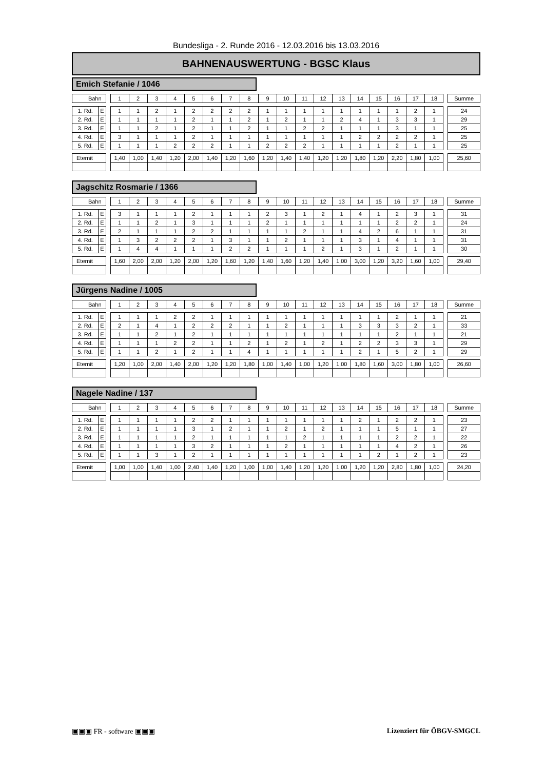Bundesliga - 2. Runde 2016 - 12.03.2016 bis 13.03.2016
BAHNENAUSWERTUNG - BGSC Klaus
Emich Stefanie / 1046
| Bahn | | | 1 | 2 | 3 | 4 | 5 | 6 | 7 | 8 | 9 | 10 | 11 | 12 | 13 | 14 | 15 | 16 | 17 | 18 | | Summe |
| 1. Rd. | E | | 1 | 1 | 2 | 1 | 2 | 2 | 2 | 2 | 1 | 1 | 1 | 1 | 1 | 1 | 1 | 1 | 2 | 1 | | 24 |
| 2. Rd. | E | | 1 | 1 | 1 | 1 | 2 | 1 | 1 | 2 | 1 | 2 | 1 | 1 | 2 | 4 | 1 | 3 | 3 | 1 | | 29 |
| 3. Rd. | E | | 1 | 1 | 2 | 1 | 2 | 1 | 1 | 2 | 1 | 1 | 2 | 2 | 1 | 1 | 1 | 3 | 1 | 1 | | 25 |
| 4. Rd. | E | | 3 | 1 | 1 | 1 | 2 | 1 | 1 | 1 | 1 | 1 | 1 | 1 | 1 | 2 | 2 | 2 | 2 | 1 | | 25 |
| 5. Rd. | E | | 1 | 1 | 1 | 2 | 2 | 2 | 1 | 1 | 2 | 2 | 2 | 1 | 1 | 1 | 1 | 2 | 1 | 1 | | 25 |
| Eternit | | | 1,40 | 1,00 | 1,40 | 1,20 | 2,00 | 1,40 | 1,20 | 1,60 | 1,20 | 1,40 | 1,40 | 1,20 | 1,20 | 1,80 | 1,20 | 2,20 | 1,80 | 1,00 | | 25,60 |
Jagschitz Rosmarie / 1366
| Bahn | | | 1 | 2 | 3 | 4 | 5 | 6 | 7 | 8 | 9 | 10 | 11 | 12 | 13 | 14 | 15 | 16 | 17 | 18 | | Summe |
| 1. Rd. | E | | 3 | 1 | 1 | 1 | 2 | 1 | 1 | 1 | 2 | 3 | 1 | 2 | 1 | 4 | 1 | 2 | 3 | 1 | | 31 |
| 2. Rd. | E | | 1 | 1 | 2 | 1 | 3 | 1 | 1 | 1 | 2 | 1 | 1 | 1 | 1 | 1 | 1 | 2 | 2 | 1 | | 24 |
| 3. Rd. | E | | 2 | 1 | 1 | 1 | 2 | 2 | 1 | 1 | 1 | 1 | 2 | 1 | 1 | 4 | 2 | 6 | 1 | 1 | | 31 |
| 4. Rd. | E | | 1 | 3 | 2 | 2 | 2 | 1 | 3 | 1 | 1 | 2 | 1 | 1 | 1 | 3 | 1 | 4 | 1 | 1 | | 31 |
| 5. Rd. | E | | 1 | 4 | 4 | 1 | 1 | 1 | 2 | 2 | 1 | 1 | 1 | 2 | 1 | 3 | 1 | 2 | 1 | 1 | | 30 |
| Eternit | | | 1,60 | 2,00 | 2,00 | 1,20 | 2,00 | 1,20 | 1,60 | 1,20 | 1,40 | 1,60 | 1,20 | 1,40 | 1,00 | 3,00 | 1,20 | 3,20 | 1,60 | 1,00 | | 29,40 |
Jürgens Nadine / 1005
| Bahn | | | 1 | 2 | 3 | 4 | 5 | 6 | 7 | 8 | 9 | 10 | 11 | 12 | 13 | 14 | 15 | 16 | 17 | 18 | | Summe |
| 1. Rd. | E | | 1 | 1 | 1 | 2 | 2 | 1 | 1 | 1 | 1 | 1 | 1 | 1 | 1 | 1 | 1 | 2 | 1 | 1 | | 21 |
| 2. Rd. | E | | 2 | 1 | 4 | 1 | 2 | 2 | 2 | 1 | 1 | 2 | 1 | 1 | 1 | 3 | 3 | 3 | 2 | 1 | | 33 |
| 3. Rd. | E | | 1 | 1 | 2 | 1 | 2 | 1 | 1 | 1 | 1 | 1 | 1 | 1 | 1 | 1 | 1 | 2 | 1 | 1 | | 21 |
| 4. Rd. | E | | 1 | 1 | 1 | 2 | 2 | 1 | 1 | 2 | 1 | 2 | 1 | 2 | 1 | 2 | 2 | 3 | 3 | 1 | | 29 |
| 5. Rd. | E | | 1 | 1 | 2 | 1 | 2 | 1 | 1 | 4 | 1 | 1 | 1 | 1 | 1 | 2 | 1 | 5 | 2 | 1 | | 29 |
| Eternit | | | 1,20 | 1,00 | 2,00 | 1,40 | 2,00 | 1,20 | 1,20 | 1,80 | 1,00 | 1,40 | 1,00 | 1,20 | 1,00 | 1,80 | 1,60 | 3,00 | 1,80 | 1,00 | | 26,60 |
Nagele Nadine / 137
| Bahn | | | 1 | 2 | 3 | 4 | 5 | 6 | 7 | 8 | 9 | 10 | 11 | 12 | 13 | 14 | 15 | 16 | 17 | 18 | | Summe |
| 1. Rd. | E | | 1 | 1 | 1 | 1 | 2 | 2 | 1 | 1 | 1 | 1 | 1 | 1 | 1 | 2 | 1 | 2 | 2 | 1 | | 23 |
| 2. Rd. | E | | 1 | 1 | 1 | 1 | 3 | 1 | 2 | 1 | 1 | 2 | 1 | 2 | 1 | 1 | 1 | 5 | 1 | 1 | | 27 |
| 3. Rd. | E | | 1 | 1 | 1 | 1 | 2 | 1 | 1 | 1 | 1 | 1 | 2 | 1 | 1 | 1 | 1 | 2 | 2 | 1 | | 22 |
| 4. Rd. | E | | 1 | 1 | 1 | 1 | 3 | 2 | 1 | 1 | 1 | 2 | 1 | 1 | 1 | 1 | 1 | 4 | 2 | 1 | | 26 |
| 5. Rd. | E | | 1 | 1 | 3 | 1 | 2 | 1 | 1 | 1 | 1 | 1 | 1 | 1 | 1 | 1 | 2 | 1 | 2 | 1 | | 23 |
| Eternit | | | 1,00 | 1,00 | 1,40 | 1,00 | 2,40 | 1,40 | 1,20 | 1,00 | 1,00 | 1,40 | 1,20 | 1,20 | 1,00 | 1,20 | 1,20 | 2,80 | 1,80 | 1,00 | | 24,20 |
▣▣▣ FR - software ▣▣▣ Lizenziert für ÖBGV-SMGCL